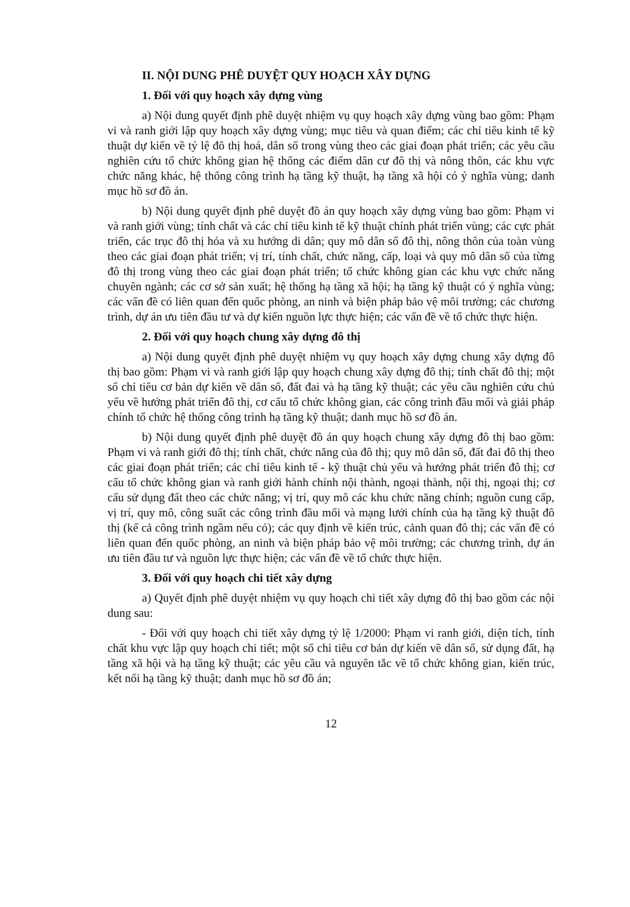II. NỘI DUNG PHÊ DUYỆT QUY HOẠCH XÂY DỰNG
1. Đối với quy hoạch xây dựng vùng
a) Nội dung quyết định phê duyệt nhiệm vụ quy hoạch xây dựng vùng bao gồm: Phạm vi và ranh giới lập quy hoạch xây dựng vùng; mục tiêu và quan điểm; các chỉ tiêu kinh tế kỹ thuật dự kiến về tỷ lệ đô thị hoá, dân số trong vùng theo các giai đoạn phát triển; các yêu cầu nghiên cứu tổ chức không gian hệ thống các điểm dân cư đô thị và nông thôn, các khu vực chức năng khác, hệ thống công trình hạ tầng kỹ thuật, hạ tầng xã hội có ý nghĩa vùng; danh mục hồ sơ đồ án.
b) Nội dung quyết định phê duyệt đồ án quy hoạch xây dựng vùng bao gồm: Phạm vi và ranh giới vùng; tính chất và các chỉ tiêu kinh tế kỹ thuật chính phát triển vùng; các cực phát triển, các trục đô thị hóa và xu hướng di dân; quy mô dân số đô thị, nông thôn của toàn vùng theo các giai đoạn phát triển; vị trí, tính chất, chức năng, cấp, loại và quy mô dân số của từng đô thị trong vùng theo các giai đoạn phát triển; tổ chức không gian các khu vực chức năng chuyên ngành; các cơ sở sản xuất; hệ thống hạ tầng xã hội; hạ tầng kỹ thuật có ý nghĩa vùng; các vấn đề có liên quan đến quốc phòng, an ninh và biện pháp bảo vệ môi trường; các chương trình, dự án ưu tiên đầu tư và dự kiến nguồn lực thực hiện; các vấn đề về tổ chức thực hiện.
2. Đối với quy hoạch chung xây dựng đô thị
a) Nội dung quyết định phê duyệt nhiệm vụ quy hoạch xây dựng chung xây dựng đô thị bao gồm: Phạm vi và ranh giới lập quy hoạch chung xây dựng đô thị; tính chất đô thị; một số chỉ tiêu cơ bản dự kiến về dân số, đất đai và hạ tầng kỹ thuật; các yêu cầu nghiên cứu chủ yếu về hướng phát triển đô thị, cơ cấu tổ chức không gian, các công trình đầu mối và giải pháp chính tổ chức hệ thống công trình hạ tầng kỹ thuật; danh mục hồ sơ đồ án.
b) Nội dung quyết định phê duyệt đồ án quy hoạch chung xây dựng đô thị bao gồm: Phạm vi và ranh giới đô thị; tính chất, chức năng của đô thị; quy mô dân số, đất đai đô thị theo các giai đoạn phát triển; các chỉ tiêu kinh tế - kỹ thuật chủ yếu và hướng phát triển đô thị; cơ cấu tổ chức không gian và ranh giới hành chính nội thành, ngoại thành, nội thị, ngoại thị; cơ cấu sử dụng đất theo các chức năng; vị trí, quy mô các khu chức năng chính; nguồn cung cấp, vị trí, quy mô, công suất các công trình đầu mối và mạng lưới chính của hạ tầng kỹ thuật đô thị (kể cả công trình ngầm nếu có); các quy định về kiến trúc, cảnh quan đô thị; các vấn đề có liên quan đến quốc phòng, an ninh và biện pháp bảo vệ môi trường; các chương trình, dự án ưu tiên đầu tư và nguồn lực thực hiện; các vấn đề về tổ chức thực hiện.
3. Đối với quy hoạch chi tiết xây dựng
a) Quyết định phê duyệt nhiệm vụ quy hoạch chi tiết xây dựng đô thị bao gồm các nội dung sau:
- Đối với quy hoạch chi tiết xây dựng tỷ lệ 1/2000: Phạm vi ranh giới, diện tích, tính chất khu vực lập quy hoạch chi tiết; một số chỉ tiêu cơ bản dự kiến về dân số, sử dụng đất, hạ tầng xã hội và hạ tầng kỹ thuật; các yêu cầu và nguyên tắc về tổ chức không gian, kiến trúc, kết nối hạ tầng kỹ thuật; danh mục hồ sơ đồ án;
12